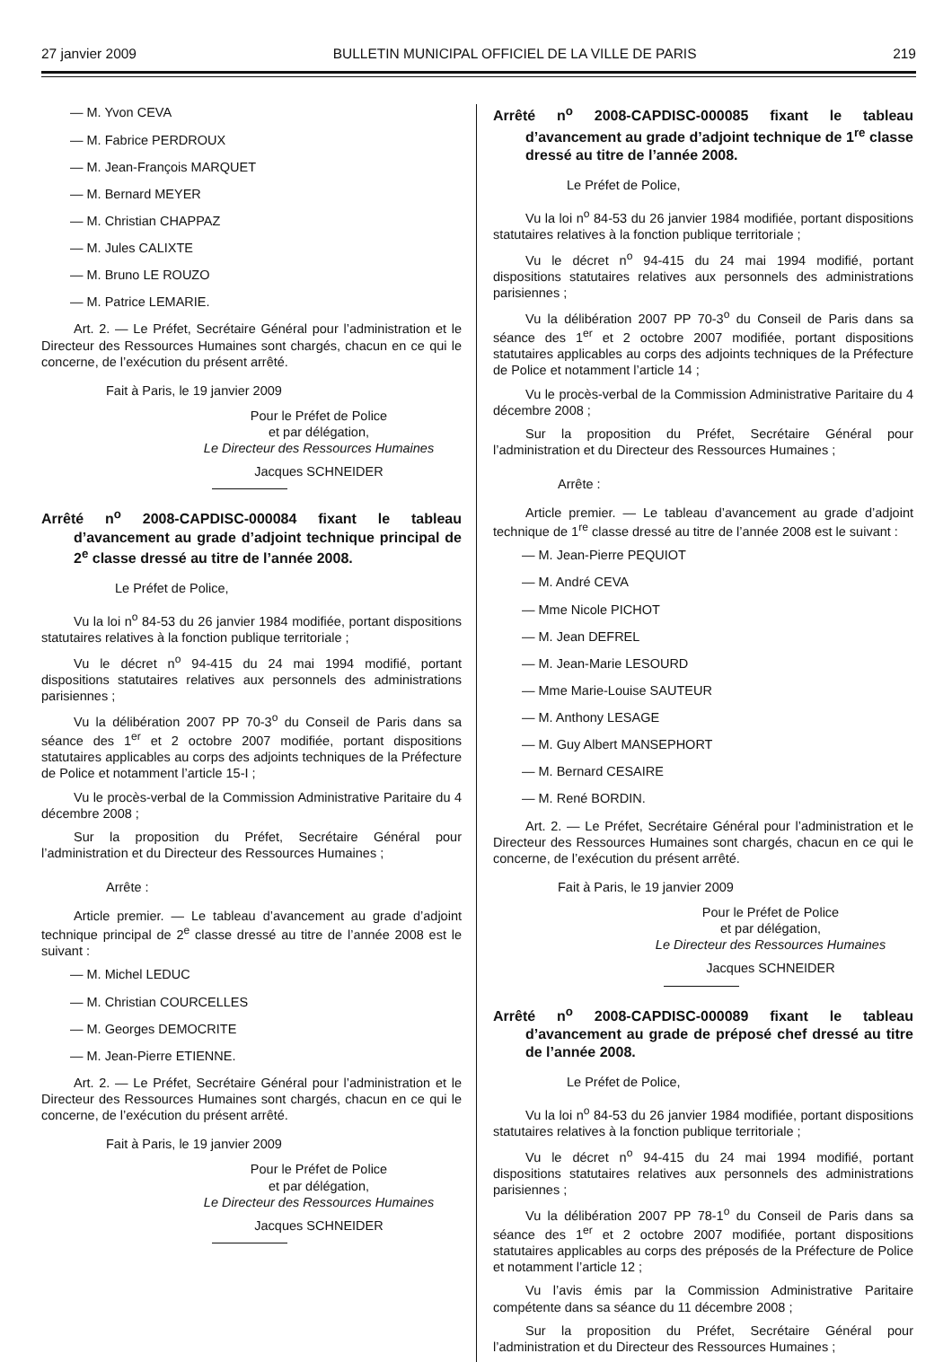27 janvier 2009 BULLETIN MUNICIPAL OFFICIEL DE LA VILLE DE PARIS 219
— M. Yvon CEVA
— M. Fabrice PERDROUX
— M. Jean-François MARQUET
— M. Bernard MEYER
— M. Christian CHAPPAZ
— M. Jules CALIXTE
— M. Bruno LE ROUZO
— M. Patrice LEMARIE.
Art. 2. — Le Préfet, Secrétaire Général pour l’administration et le Directeur des Ressources Humaines sont chargés, chacun en ce qui le concerne, de l’exécution du présent arrêté.
Fait à Paris, le 19 janvier 2009
Pour le Préfet de Police
et par délégation,
Le Directeur des Ressources Humaines
Jacques SCHNEIDER
Arrêté n<sup>o</sup> 2008-CAPDISC-000084 fixant le tableau d’avancement au grade d’adjoint technique principal de 2<sup>e</sup> classe dressé au titre de l’année 2008.
Le Préfet de Police,
Vu la loi n<sup>o</sup> 84-53 du 26 janvier 1984 modifiée, portant dispositions statutaires relatives à la fonction publique territoriale ;
Vu le décret n<sup>o</sup> 94-415 du 24 mai 1994 modifié, portant dispositions statutaires relatives aux personnels des administrations parisiennes ;
Vu la délibération 2007 PP 70-3<sup>o</sup> du Conseil de Paris dans sa séance des 1<sup>er</sup> et 2 octobre 2007 modifiée, portant dispositions statutaires applicables au corps des adjoints techniques de la Préfecture de Police et notamment l’article 15-I ;
Vu le procès-verbal de la Commission Administrative Paritaire du 4 décembre 2008 ;
Sur la proposition du Préfet, Secrétaire Général pour l’administration et du Directeur des Ressources Humaines ;
Arrête :
Article premier. — Le tableau d’avancement au grade d’adjoint technique principal de 2<sup>e</sup> classe dressé au titre de l’année 2008 est le suivant :
— M. Michel LEDUC
— M. Christian COURCELLES
— M. Georges DEMOCRITE
— M. Jean-Pierre ETIENNE.
Art. 2. — Le Préfet, Secrétaire Général pour l’administration et le Directeur des Ressources Humaines sont chargés, chacun en ce qui le concerne, de l’exécution du présent arrêté.
Fait à Paris, le 19 janvier 2009
Pour le Préfet de Police
et par délégation,
Le Directeur des Ressources Humaines
Jacques SCHNEIDER
Arrêté n<sup>o</sup> 2008-CAPDISC-000085 fixant le tableau d’avancement au grade d’adjoint technique de 1<sup>re</sup> classe dressé au titre de l’année 2008.
Le Préfet de Police,
Vu la loi n<sup>o</sup> 84-53 du 26 janvier 1984 modifiée, portant dispositions statutaires relatives à la fonction publique territoriale ;
Vu le décret n<sup>o</sup> 94-415 du 24 mai 1994 modifié, portant dispositions statutaires relatives aux personnels des administrations parisiennes ;
Vu la délibération 2007 PP 70-3<sup>o</sup> du Conseil de Paris dans sa séance des 1<sup>er</sup> et 2 octobre 2007 modifiée, portant dispositions statutaires applicables au corps des adjoints techniques de la Préfecture de Police et notamment l’article 14 ;
Vu le procès-verbal de la Commission Administrative Paritaire du 4 décembre 2008 ;
Sur la proposition du Préfet, Secrétaire Général pour l’administration et du Directeur des Ressources Humaines ;
Arrête :
Article premier. — Le tableau d’avancement au grade d’adjoint technique de 1<sup>re</sup> classe dressé au titre de l’année 2008 est le suivant :
— M. Jean-Pierre PEQUIOT
— M. André CEVA
— Mme Nicole PICHOT
— M. Jean DEFREL
— M. Jean-Marie LESOURD
— Mme Marie-Louise SAUTEUR
— M. Anthony LESAGE
— M. Guy Albert MANSEPHORT
— M. Bernard CESAIRE
— M. René BORDIN.
Art. 2. — Le Préfet, Secrétaire Général pour l’administration et le Directeur des Ressources Humaines sont chargés, chacun en ce qui le concerne, de l’exécution du présent arrêté.
Fait à Paris, le 19 janvier 2009
Pour le Préfet de Police
et par délégation,
Le Directeur des Ressources Humaines
Jacques SCHNEIDER
Arrêté n<sup>o</sup> 2008-CAPDISC-000089 fixant le tableau d’avancement au grade de préposé chef dressé au titre de l’année 2008.
Le Préfet de Police,
Vu la loi n<sup>o</sup> 84-53 du 26 janvier 1984 modifiée, portant dispositions statutaires relatives à la fonction publique territoriale ;
Vu le décret n<sup>o</sup> 94-415 du 24 mai 1994 modifié, portant dispositions statutaires relatives aux personnels des administrations parisiennes ;
Vu la délibération 2007 PP 78-1<sup>o</sup> du Conseil de Paris dans sa séance des 1<sup>er</sup> et 2 octobre 2007 modifiée, portant dispositions statutaires applicables au corps des préposés de la Préfecture de Police et notamment l’article 12 ;
Vu l’avis émis par la Commission Administrative Paritaire compétente dans sa séance du 11 décembre 2008 ;
Sur la proposition du Préfet, Secrétaire Général pour l’administration et du Directeur des Ressources Humaines ;